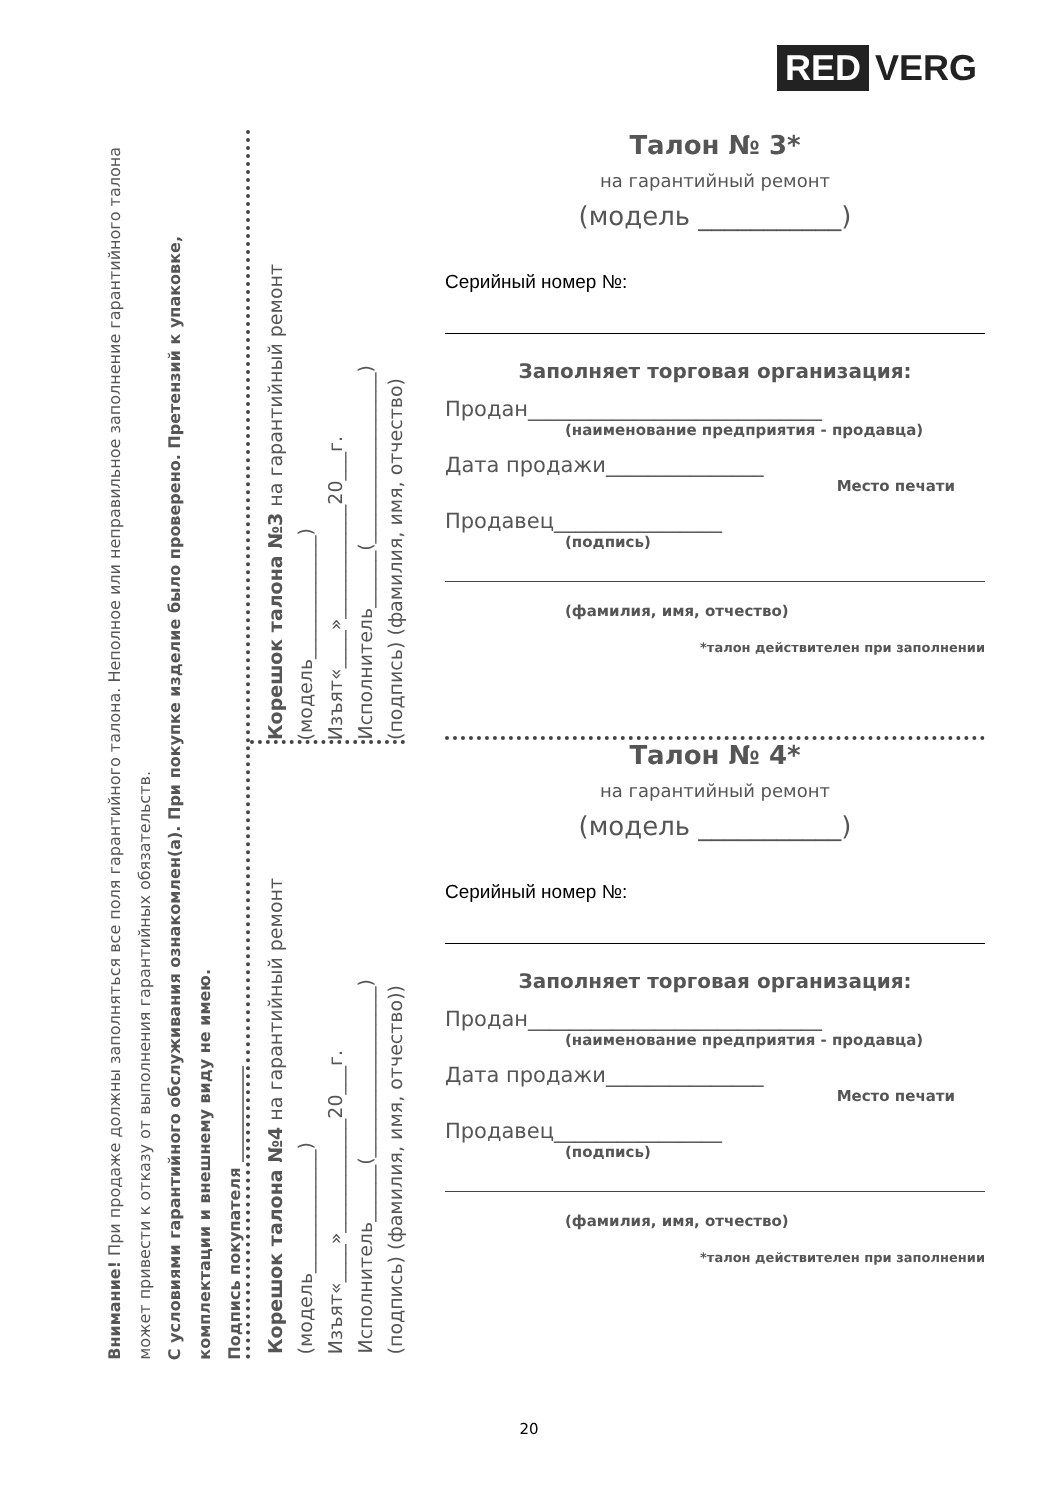RED VERG
Внимание! При продаже должны заполняться все поля гарантийного талона. Неполное или неправильное заполнение гарантийного талона может привести к отказу от выполнения гарантийных обязательств.
С условиями гарантийного обслуживания ознакомлен(а). При покупке изделие было проверено. Претензий к упаковке, комплектации и внешнему виду не имею.
Подпись покупателя ____________
Корешок талона №3 на гарантийный ремонт
(модель_____________)
Изъят«____»____________20___г.
Исполнитель______(__________________)
(подпись) (фамилия, имя, отчество)
Корешок талона №4 на гарантийный ремонт
(модель_____________)
Изъят«____»____________20___г.
Исполнитель______(__________________)
(подпись) (фамилия, имя, отчество))
Талон № 3*
на гарантийный ремонт
(модель ___________)
Серийный номер №:
Заполняет торговая организация:
Продан____________________________
(наименование предприятия - продавца)
Дата продажи_______________
Место печати
Продавец________________
(подпись)
(фамилия, имя, отчество)
*талон действителен при заполнении
Талон № 4*
на гарантийный ремонт
(модель ___________)
Серийный номер №:
Заполняет торговая организация:
Продан____________________________
(наименование предприятия - продавца)
Дата продажи_______________
Место печати
Продавец________________
(подпись)
(фамилия, имя, отчество)
*талон действителен при заполнении
20